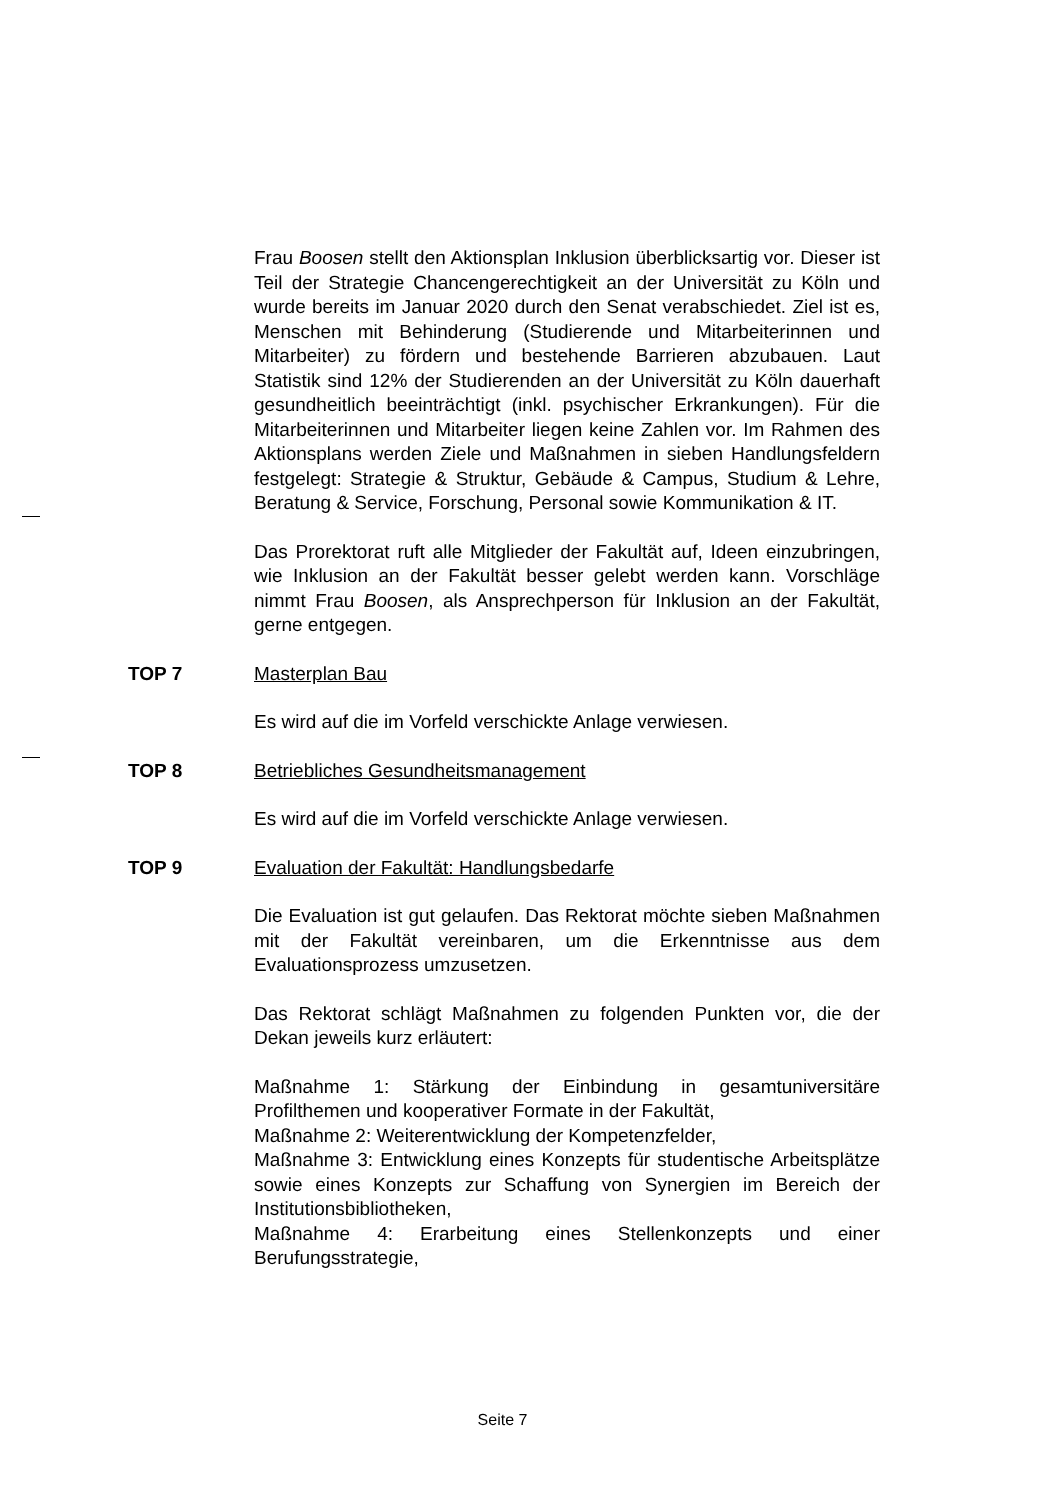Frau Boosen stellt den Aktionsplan Inklusion überblicksartig vor. Dieser ist Teil der Strategie Chancengerechtigkeit an der Universität zu Köln und wurde bereits im Januar 2020 durch den Senat verabschiedet. Ziel ist es, Menschen mit Behinderung (Studierende und Mitarbeiterinnen und Mitarbeiter) zu fördern und bestehende Barrieren abzubauen. Laut Statistik sind 12% der Studierenden an der Universität zu Köln dauerhaft gesundheitlich beeinträchtigt (inkl. psychischer Erkrankungen). Für die Mitarbeiterinnen und Mitarbeiter liegen keine Zahlen vor. Im Rahmen des Aktionsplans werden Ziele und Maßnahmen in sieben Handlungsfeldern festgelegt: Strategie & Struktur, Gebäude & Campus, Studium & Lehre, Beratung & Service, Forschung, Personal sowie Kommunikation & IT.
Das Prorektorat ruft alle Mitglieder der Fakultät auf, Ideen einzubringen, wie Inklusion an der Fakultät besser gelebt werden kann. Vorschläge nimmt Frau Boosen, als Ansprechperson für Inklusion an der Fakultät, gerne entgegen.
TOP 7 Masterplan Bau
Es wird auf die im Vorfeld verschickte Anlage verwiesen.
TOP 8 Betriebliches Gesundheitsmanagement
Es wird auf die im Vorfeld verschickte Anlage verwiesen.
TOP 9 Evaluation der Fakultät: Handlungsbedarfe
Die Evaluation ist gut gelaufen. Das Rektorat möchte sieben Maßnahmen mit der Fakultät vereinbaren, um die Erkenntnisse aus dem Evaluationsprozess umzusetzen.
Das Rektorat schlägt Maßnahmen zu folgenden Punkten vor, die der Dekan jeweils kurz erläutert:
Maßnahme 1: Stärkung der Einbindung in gesamtuniversitäre Profilthemen und kooperativer Formate in der Fakultät,
Maßnahme 2: Weiterentwicklung der Kompetenzfelder,
Maßnahme 3: Entwicklung eines Konzepts für studentische Arbeitsplätze sowie eines Konzepts zur Schaffung von Synergien im Bereich der Institutionsbibliotheken,
Maßnahme 4: Erarbeitung eines Stellenkonzepts und einer Berufungsstrategie,
Seite 7